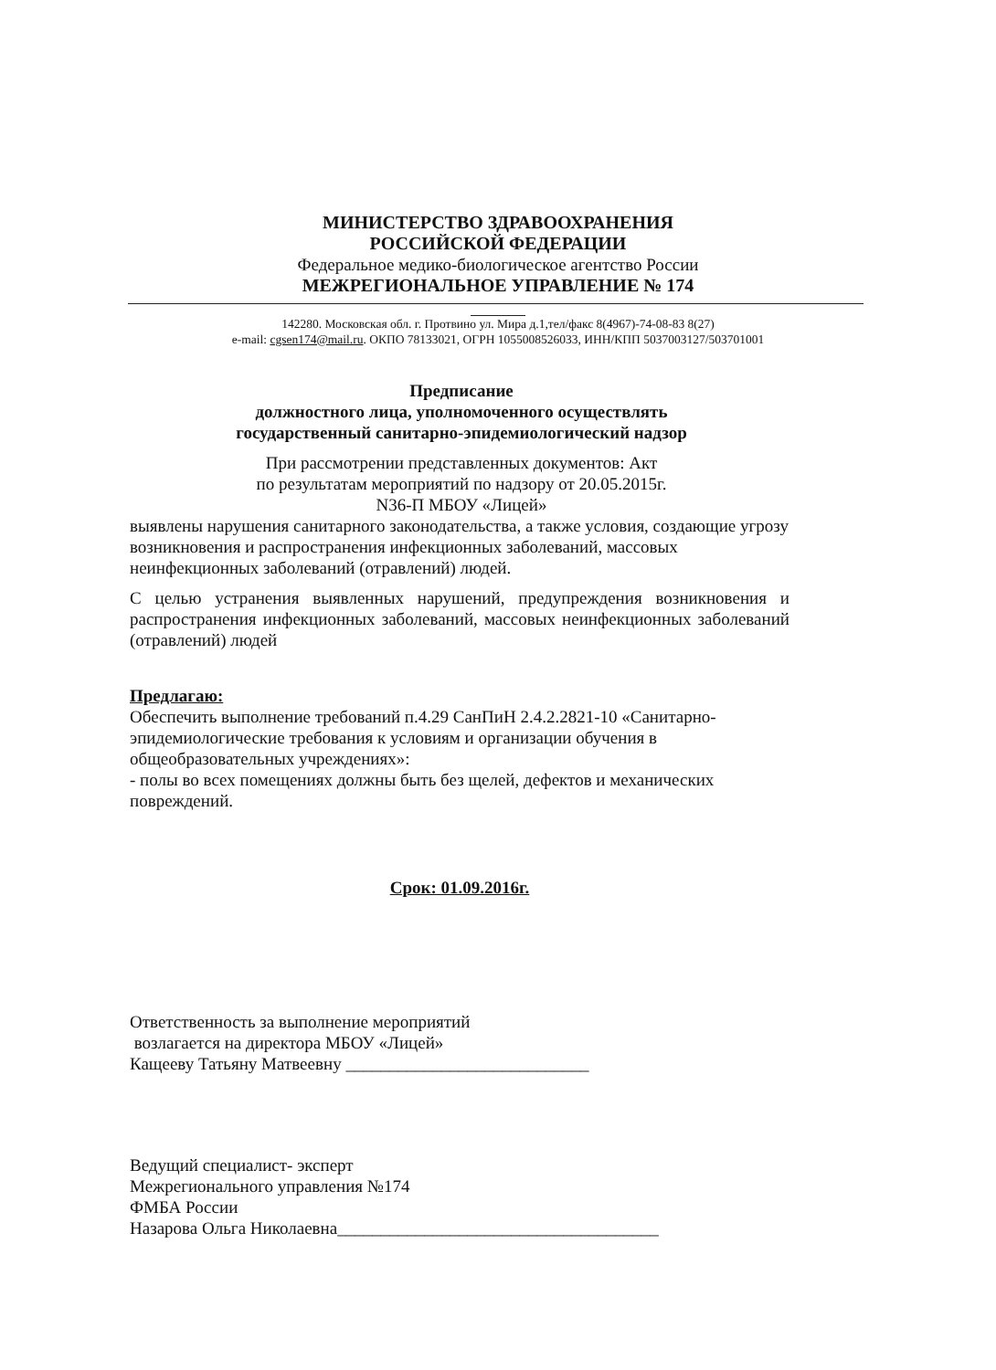МИНИСТЕРСТВО ЗДРАВООХРАНЕНИЯ
РОССИЙСКОЙ ФЕДЕРАЦИИ
Федеральное медико-биологическое агентство России
МЕЖРЕГИОНАЛЬНОЕ УПРАВЛЕНИЕ № 174
142280. Московская обл. г. Протвино ул. Мира д.1,тел/факс 8(4967)-74-08-83 8(27)
e-mail: cgsen174@mail.ru. ОКПО 78133021, ОГРН 1055008526033, ИНН/КПП 5037003127/503701001
Предписание
должностного лица, уполномоченного осуществлять
государственный санитарно-эпидемиологический надзор
При рассмотрении представленных документов: Акт
по результатам мероприятий по надзору от 20.05.2015г.
N36-П МБОУ «Лицей»
выявлены нарушения санитарного законодательства, а также условия, создающие угрозу возникновения и распространения инфекционных заболеваний, массовых неинфекционных заболеваний (отравлений) людей.
С целью устранения выявленных нарушений, предупреждения возникновения и распространения инфекционных заболеваний, массовых неинфекционных заболеваний (отравлений) людей
Предлагаю:
Обеспечить выполнение требований п.4.29 СанПиН 2.4.2.2821-10 «Санитарно-эпидемиологические требования к условиям и организации обучения в общеобразовательных учреждениях»:
- полы во всех помещениях должны быть без щелей, дефектов и механических повреждений.
Срок: 01.09.2016г.
Ответственность за выполнение мероприятий
возлагается на директора МБОУ «Лицей»
Кащееву Татьяну Матвеевну ____________________________
Ведущий специалист- эксперт
Межрегионального управления №174
ФМБА России
Назарова Ольга Николаевна_____________________________________